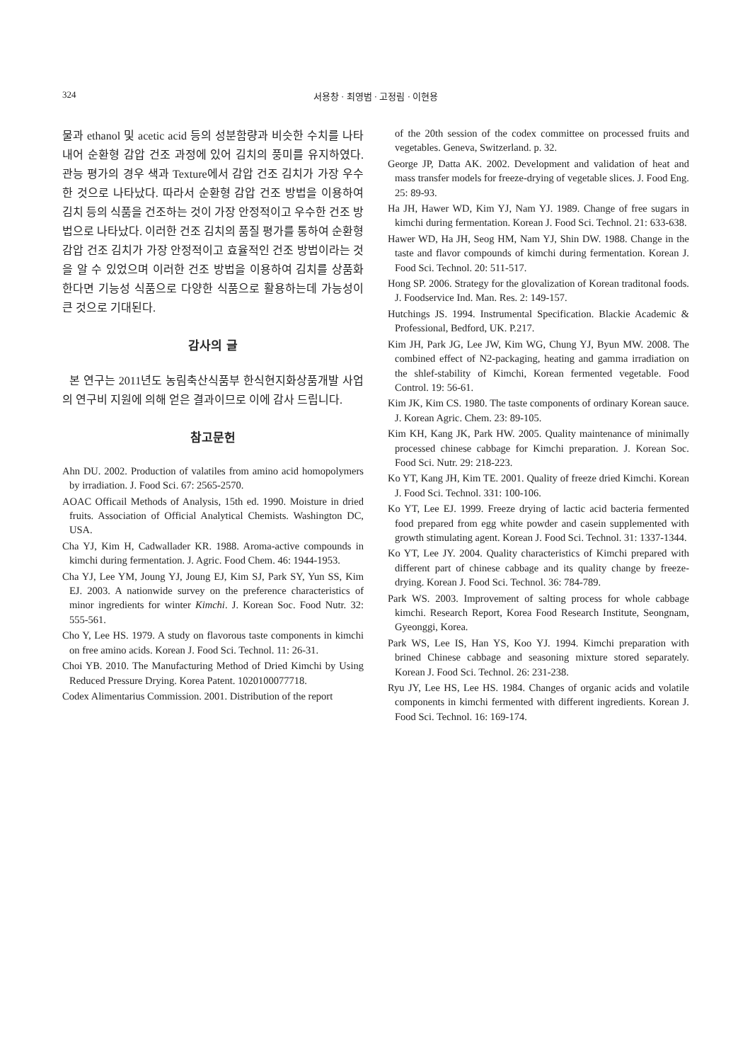324
서용창 · 최영범 · 고정림 · 이현용
물과 ethanol 및 acetic acid 등의 성분함량과 비슷한 수치를 나타내어 순환형 감압 건조 과정에 있어 김치의 풍미를 유지하였다. 관능 평가의 경우 색과 Texture에서 감압 건조 김치가 가장 우수한 것으로 나타났다. 따라서 순환형 감압 건조 방법을 이용하여 김치 등의 식품을 건조하는 것이 가장 안정적이고 우수한 건조 방법으로 나타났다. 이러한 건조 김치의 품질 평가를 통하여 순환형 감압 건조 김치가 가장 안정적이고 효율적인 건조 방법이라는 것을 알 수 있었으며 이러한 건조 방법을 이용하여 김치를 상품화 한다면 기능성 식품으로 다양한 식품으로 활용하는데 가능성이 큰 것으로 기대된다.
감사의 글
본 연구는 2011년도 농림축산식품부 한식현지화상품개발 사업의 연구비 지원에 의해 얻은 결과이므로 이에 감사 드립니다.
참고문헌
Ahn DU. 2002. Production of valatiles from amino acid homopolymers by irradiation. J. Food Sci. 67: 2565-2570.
AOAC Officail Methods of Analysis, 15th ed. 1990. Moisture in dried fruits. Association of Official Analytical Chemists. Washington DC, USA.
Cha YJ, Kim H, Cadwallader KR. 1988. Aroma-active compounds in kimchi during fermentation. J. Agric. Food Chem. 46: 1944-1953.
Cha YJ, Lee YM, Joung YJ, Joung EJ, Kim SJ, Park SY, Yun SS, Kim EJ. 2003. A nationwide survey on the preference characteristics of minor ingredients for winter Kimchi. J. Korean Soc. Food Nutr. 32: 555-561.
Cho Y, Lee HS. 1979. A study on flavorous taste components in kimchi on free amino acids. Korean J. Food Sci. Technol. 11: 26-31.
Choi YB. 2010. The Manufacturing Method of Dried Kimchi by Using Reduced Pressure Drying. Korea Patent. 1020100077718.
Codex Alimentarius Commission. 2001. Distribution of the report
of the 20th session of the codex committee on processed fruits and vegetables. Geneva, Switzerland. p. 32.
George JP, Datta AK. 2002. Development and validation of heat and mass transfer models for freeze-drying of vegetable slices. J. Food Eng. 25: 89-93.
Ha JH, Hawer WD, Kim YJ, Nam YJ. 1989. Change of free sugars in kimchi during fermentation. Korean J. Food Sci. Technol. 21: 633-638.
Hawer WD, Ha JH, Seog HM, Nam YJ, Shin DW. 1988. Change in the taste and flavor compounds of kimchi during fermentation. Korean J. Food Sci. Technol. 20: 511-517.
Hong SP. 2006. Strategy for the glovalization of Korean traditonal foods. J. Foodservice Ind. Man. Res. 2: 149-157.
Hutchings JS. 1994. Instrumental Specification. Blackie Academic & Professional, Bedford, UK. P.217.
Kim JH, Park JG, Lee JW, Kim WG, Chung YJ, Byun MW. 2008. The combined effect of N2-packaging, heating and gamma irradiation on the shlef-stability of Kimchi, Korean fermented vegetable. Food Control. 19: 56-61.
Kim JK, Kim CS. 1980. The taste components of ordinary Korean sauce. J. Korean Agric. Chem. 23: 89-105.
Kim KH, Kang JK, Park HW. 2005. Quality maintenance of minimally processed chinese cabbage for Kimchi preparation. J. Korean Soc. Food Sci. Nutr. 29: 218-223.
Ko YT, Kang JH, Kim TE. 2001. Quality of freeze dried Kimchi. Korean J. Food Sci. Technol. 331: 100-106.
Ko YT, Lee EJ. 1999. Freeze drying of lactic acid bacteria fermented food prepared from egg white powder and casein supplemented with growth stimulating agent. Korean J. Food Sci. Technol. 31: 1337-1344.
Ko YT, Lee JY. 2004. Quality characteristics of Kimchi prepared with different part of chinese cabbage and its quality change by freeze-drying. Korean J. Food Sci. Technol. 36: 784-789.
Park WS. 2003. Improvement of salting process for whole cabbage kimchi. Research Report, Korea Food Research Institute, Seongnam, Gyeonggi, Korea.
Park WS, Lee IS, Han YS, Koo YJ. 1994. Kimchi preparation with brined Chinese cabbage and seasoning mixture stored separately. Korean J. Food Sci. Technol. 26: 231-238.
Ryu JY, Lee HS, Lee HS. 1984. Changes of organic acids and volatile components in kimchi fermented with different ingredients. Korean J. Food Sci. Technol. 16: 169-174.